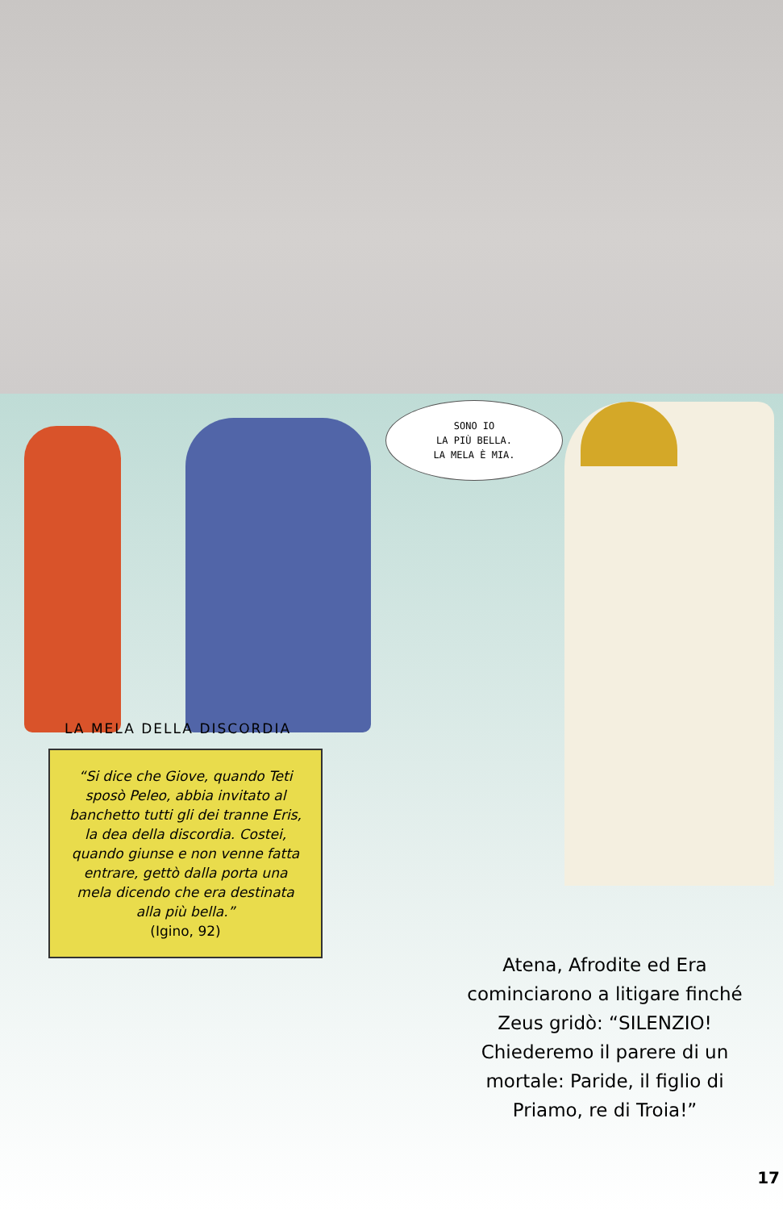SONO IO
LA PIÙ BELLA.
LA MELA È MIA.
LA MELA DELLA DISCORDIA
“Si dice che Giove, quando Teti sposò Peleo, abbia invitato al banchetto tutti gli dei tranne Eris, la dea della discordia. Costei, quando giunse e non venne fatta entrare, gettò dalla porta una mela dicendo che era destinata alla più bella.”
(Igino, 92)
Atena, Afrodite ed Era cominciarono a litigare finché Zeus gridò: “SILENZIO!
Chiederemo il parere di un mortale: Paride, il figlio di Priamo, re di Troia!”
17